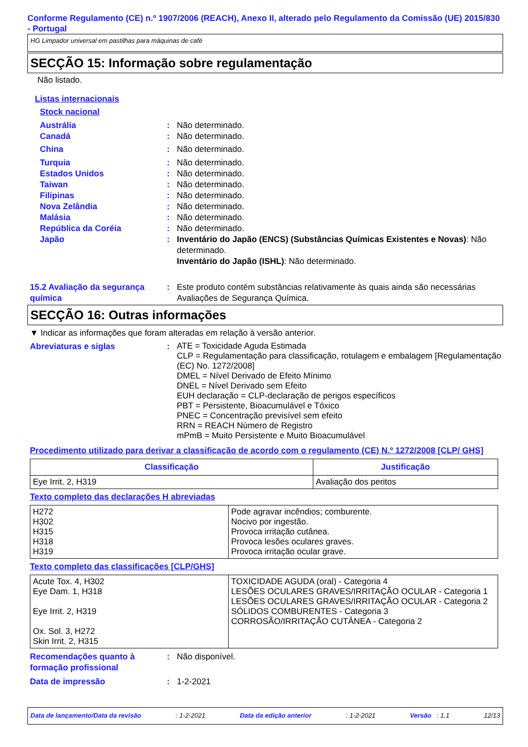Conforme Regulamento (CE) n.º 1907/2006 (REACH), Anexo II, alterado pelo Regulamento da Comissão (UE) 2015/830 - Portugal
HG Limpador universal em pastilhas para máquinas de café
SECÇÃO 15: Informação sobre regulamentação
Não listado.
Listas internacionais
Stock nacional
Austrália : Não determinado.
Canadá : Não determinado.
China : Não determinado.
Turquia : Não determinado.
Estados Unidos : Não determinado.
Taiwan : Não determinado.
Filipinas : Não determinado.
Nova Zelândia : Não determinado.
Malásia : Não determinado.
República da Coréia : Não determinado.
Japão : Inventário do Japão (ENCS) (Substâncias Químicas Existentes e Novas): Não determinado.
Inventário do Japão (ISHL): Não determinado.
15.2 Avaliação da segurança química
: Este produto contém substâncias relativamente às quais ainda são necessárias Avaliações de Segurança Química.
SECÇÃO 16: Outras informações
▼ Indicar as informações que foram alteradas em relação à versão anterior.
Abreviaturas e siglas :
ATE = Toxicidade Aguda Estimada
CLP = Regulamentação para classificação, rotulagem e embalagem [Regulamentação (EC) No. 1272/2008]
DMEL = Nível Derivado de Efeito Mínimo
DNEL = Nível Derivado sem Efeito
EUH declaração = CLP-declaração de perigos específicos
PBT = Persistente, Bioacumulável e Tóxico
PNEC = Concentração previsível sem efeito
RRN = REACH Número de Registro
mPmB = Muito Persistente e Muito Bioacumulável
Procedimento utilizado para derivar a classificação de acordo com o regulamento (CE) N.º 1272/2008 [CLP/ GHS]
| Classificação | Justificação |
| --- | --- |
| Eye Irrit. 2, H319 | Avaliação dos peritos |
Texto completo das declarações H abreviadas
| H272 H302 H315 H318 H319 | Pode agravar incêndios; comburente. Nocivo por ingestão. Provoca irritação cutânea. Provoca lesões oculares graves. Provoca irritação ocular grave. |
Texto completo das classificações [CLP/GHS]
| Acute Tox. 4, H302 Eye Dam. 1, H318 Eye Irrit. 2, H319 Ox. Sol. 3, H272 Skin Irrit. 2, H315 | TOXICIDADE AGUDA (oral) - Categoria 4 LESÕES OCULARES GRAVES/IRRITAÇÃO OCULAR - Categoria 1 LESÕES OCULARES GRAVES/IRRITAÇÃO OCULAR - Categoria 2 SÓLIDOS COMBURENTES - Categoria 3 CORROSÃO/IRRITAÇÃO CUTÂNEA - Categoria 2 |
Recomendações quanto à formação profissional
: Não disponível.
Data de impressão : 1-2-2021
Data de lançamento/Data da revisão: 1-2-2021 Data da edição anterior: 1-2-2021 Versão : 1.1 12/13